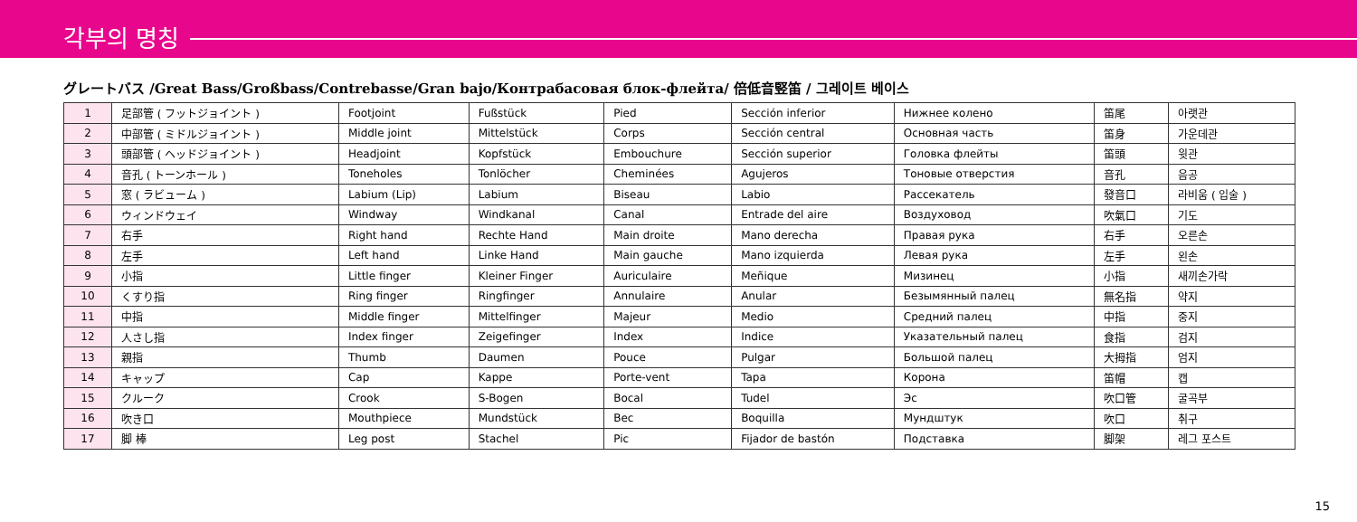각부의 명칭
グレートバス /Great Bass/Großbass/Contrebasse/Gran bajo/Контрабасовая блок-флейта/ 倍低音竪笛 / 그레이트 베이스
| 1 | 足部管 ( フットジョイント ) | Footjoint | Fußstück | Pied | Sección inferior | Нижнее колено | 笛尾 | 아랫관 |
| 2 | 中部管 ( ミドルジョイント ) | Middle joint | Mittelstück | Corps | Sección central | Основная часть | 笛身 | 가운데관 |
| 3 | 頭部管 ( ヘッドジョイント ) | Headjoint | Kopfstück | Embouchure | Sección superior | Головка флейты | 笛頭 | 윗관 |
| 4 | 音孔 ( トーンホール ) | Toneholes | Tonlöcher | Cheminées | Agujeros | Тоновые отверстия | 音孔 | 음공 |
| 5 | 窓 ( ラビューム ) | Labium (Lip) | Labium | Biseau | Labio | Рассекатель | 發音口 | 라비움 ( 입술 ) |
| 6 | ウィンドウェイ | Windway | Windkanal | Canal | Entrade del aire | Воздуховод | 吹氣口 | 기도 |
| 7 | 右手 | Right hand | Rechte Hand | Main droite | Mano derecha | Правая рука | 右手 | 오른손 |
| 8 | 左手 | Left hand | Linke Hand | Main gauche | Mano izquierda | Левая рука | 左手 | 왼손 |
| 9 | 小指 | Little finger | Kleiner Finger | Auriculaire | Meñique | Мизинец | 小指 | 새끼손가락 |
| 10 | くすり指 | Ring finger | Ringfinger | Annulaire | Anular | Безымянный палец | 無名指 | 약지 |
| 11 | 中指 | Middle finger | Mittelfinger | Majeur | Medio | Средний палец | 中指 | 중지 |
| 12 | 人さし指 | Index finger | Zeigefinger | Index | Indice | Указательный палец | 食指 | 검지 |
| 13 | 親指 | Thumb | Daumen | Pouce | Pulgar | Большой палец | 大拇指 | 엄지 |
| 14 | キャップ | Cap | Kappe | Porte-vent | Tapa | Корона | 笛帽 | 캡 |
| 15 | クルーク | Crook | S-Bogen | Bocal | Tudel | Эс | 吹口管 | 굴곡부 |
| 16 | 吹き口 | Mouthpiece | Mundstück | Bec | Boquilla | Мундштук | 吹口 | 취구 |
| 17 | 脚 棒 | Leg post | Stachel | Pic | Fijador de bastón | Подставка | 脚架 | 레그 포스트 |
15